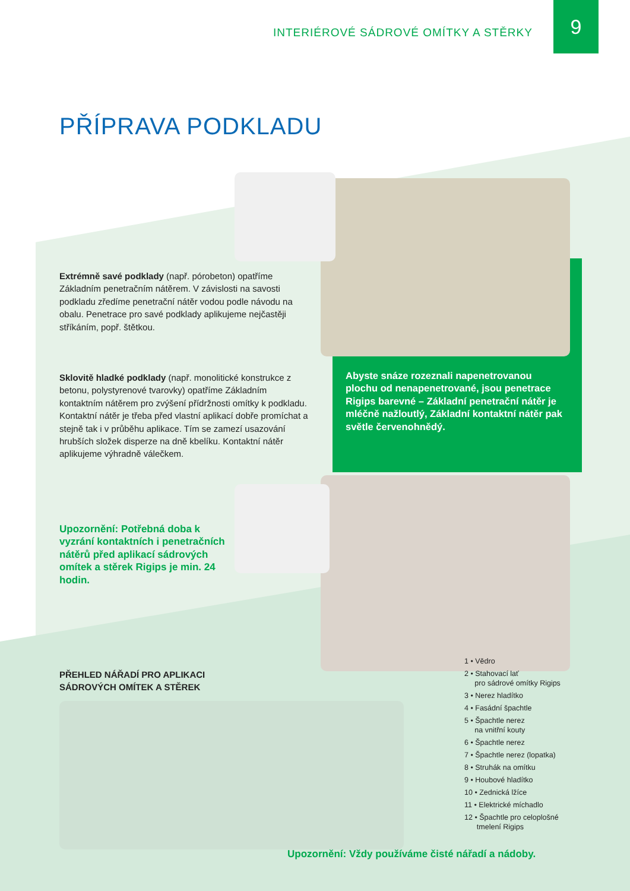INTERIÉROVÉ SÁDROVÉ OMÍTKY A STĚRKY
9
PŘÍPRAVA PODKLADU
Extrémně savé podklady (např. pórobeton) opatříme Základním penetračním nátěrem. V závislosti na savosti podkladu zředíme penetrační nátěr vodou podle návodu na obalu. Penetrace pro savé podklady aplikujeme nejčastěji stříkáním, popř. štětkou.
Sklovitě hladké podklady (např. monolitické konstrukce z betonu, polystyrenové tvarovky) opatříme Základním kontaktním nátěrem pro zvýšení přídržnosti omítky k podkladu. Kontaktní nátěr je třeba před vlastní aplikací dobře promíchat a stejně tak i v průběhu aplikace. Tím se zamezí usazování hrubších složek disperze na dně kbelíku. Kontaktní nátěr aplikujeme výhradně válečkem.
Abyste snáze rozeznali napenetrovanou plochu od nenapenetrované, jsou penetrace Rigips barevné – Základní penetrační nátěr je mléčně nažloutlý, Základní kontaktní nátěr pak světle červenohnědý.
Upozornění: Potřebná doba k vyzrání kontaktních i penetračních nátěrů před aplikací sádrových omítek a stěrek Rigips je min. 24 hodin.
PŘEHLED NÁŘADÍ PRO APLIKACI
SÁDROVÝCH OMÍTEK A STĚREK
1 • Vědro
2 • Stahovací lať
pro sádrové omítky Rigips
3 • Nerez hladítko
4 • Fasádní špachtle
5 • Špachtle nerez
na vnitřní kouty
6 • Špachtle nerez
7 • Špachtle nerez (lopatka)
8 • Struhák na omítku
9 • Houbové hladítko
10 • Zednická lžíce
11 • Elektrické míchadlo
12 • Špachtle pro celoplošné
tmelení Rigips
Upozornění: Vždy používáme čisté nářadí a nádoby.